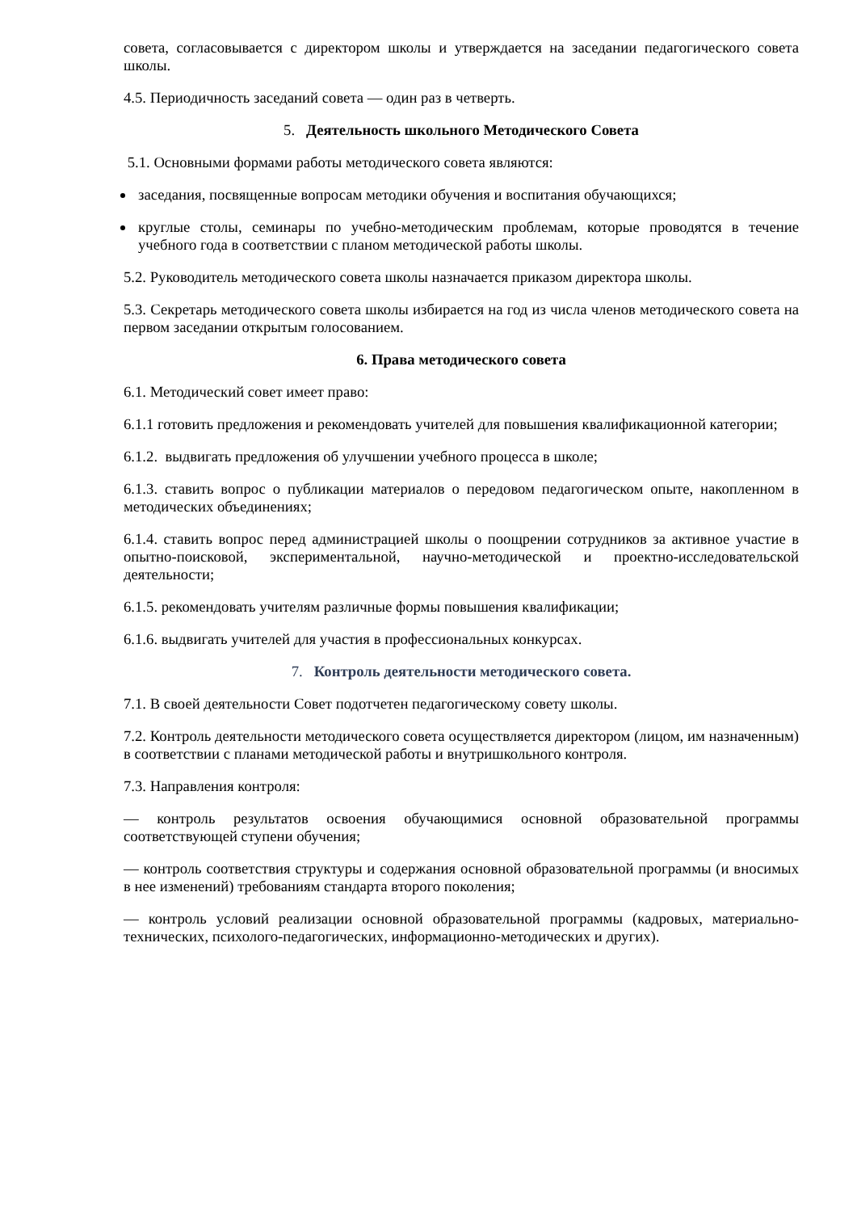совета, согласовывается с директором школы и утверждается на заседании педагогического совета школы.
4.5. Периодичность заседаний совета — один раз в четверть.
5. Деятельность школьного Методического Совета
5.1. Основными формами работы методического совета являются:
заседания, посвященные вопросам методики обучения и воспитания обучающихся;
круглые столы, семинары по учебно-методическим проблемам, которые проводятся в течение учебного года в соответствии с планом методической работы школы.
5.2. Руководитель методического совета школы назначается приказом директора школы.
5.3. Секретарь методического совета школы избирается на год из числа членов методического совета на первом заседании открытым голосованием.
6. Права методического совета
6.1. Методический совет имеет право:
6.1.1 готовить предложения и рекомендовать учителей для повышения квалификационной категории;
6.1.2. выдвигать предложения об улучшении учебного процесса в школе;
6.1.3. ставить вопрос о публикации материалов о передовом педагогическом опыте, накопленном в методических объединениях;
6.1.4. ставить вопрос перед администрацией школы о поощрении сотрудников за активное участие в опытно-поисковой, экспериментальной, научно-методической и проектно-исследовательской деятельности;
6.1.5. рекомендовать учителям различные формы повышения квалификации;
6.1.6. выдвигать учителей для участия в профессиональных конкурсах.
7. Контроль деятельности методического совета.
7.1. В своей деятельности Совет подотчетен педагогическому совету школы.
7.2. Контроль деятельности методического совета осуществляется директором (лицом, им назначенным) в соответствии с планами методической работы и внутришкольного контроля.
7.3. Направления контроля:
— контроль результатов освоения обучающимися основной образовательной программы соответствующей ступени обучения;
— контроль соответствия структуры и содержания основной образовательной программы (и вносимых в нее изменений) требованиям стандарта второго поколения;
— контроль условий реализации основной образовательной программы (кадровых, материально-технических, психолого-педагогических, информационно-методических и других).